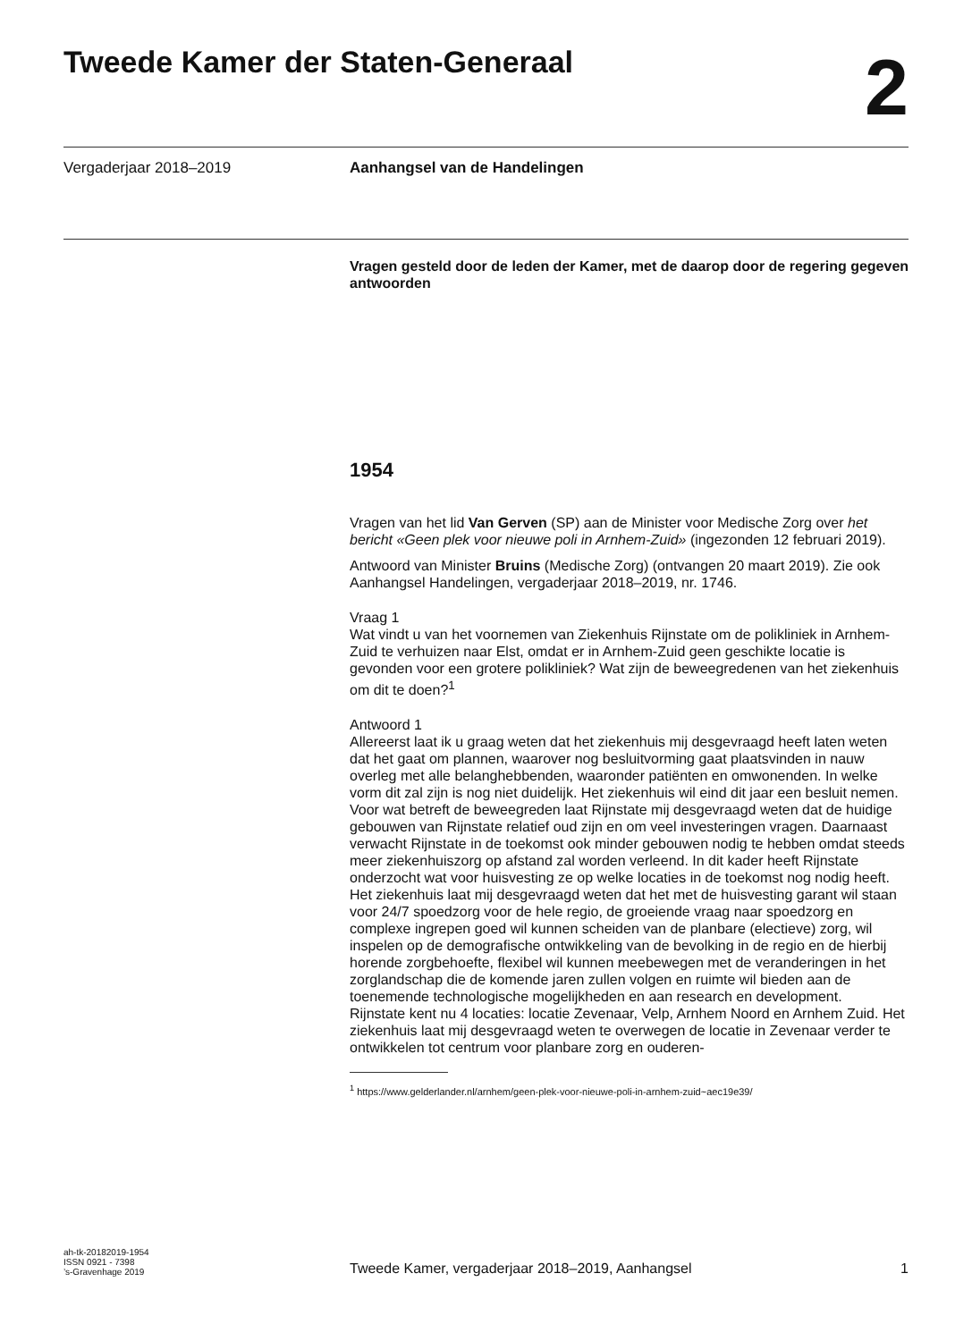Tweede Kamer der Staten-Generaal
2
Vergaderjaar 2018–2019 Aanhangsel van de Handelingen
Vragen gesteld door de leden der Kamer, met de daarop door de regering gegeven antwoorden
1954
Vragen van het lid Van Gerven (SP) aan de Minister voor Medische Zorg over het bericht «Geen plek voor nieuwe poli in Arnhem-Zuid» (ingezonden 12 februari 2019).
Antwoord van Minister Bruins (Medische Zorg) (ontvangen 20 maart 2019). Zie ook Aanhangsel Handelingen, vergaderjaar 2018–2019, nr. 1746.
Vraag 1
Wat vindt u van het voornemen van Ziekenhuis Rijnstate om de polikliniek in Arnhem-Zuid te verhuizen naar Elst, omdat er in Arnhem-Zuid geen geschikte locatie is gevonden voor een grotere polikliniek? Wat zijn de beweegredenen van het ziekenhuis om dit te doen?<sup>1</sup>
Antwoord 1
Allereerst laat ik u graag weten dat het ziekenhuis mij desgevraagd heeft laten weten dat het gaat om plannen, waarover nog besluitvorming gaat plaatsvinden in nauw overleg met alle belanghebbenden, waaronder patiënten en omwonenden. In welke vorm dit zal zijn is nog niet duidelijk. Het ziekenhuis wil eind dit jaar een besluit nemen.
Voor wat betreft de beweegreden laat Rijnstate mij desgevraagd weten dat de huidige gebouwen van Rijnstate relatief oud zijn en om veel investeringen vragen. Daarnaast verwacht Rijnstate in de toekomst ook minder gebouwen nodig te hebben omdat steeds meer ziekenhuiszorg op afstand zal worden verleend. In dit kader heeft Rijnstate onderzocht wat voor huisvesting ze op welke locaties in de toekomst nog nodig heeft. Het ziekenhuis laat mij desgevraagd weten dat het met de huisvesting garant wil staan voor 24/7 spoedzorg voor de hele regio, de groeiende vraag naar spoedzorg en complexe ingrepen goed wil kunnen scheiden van de planbare (electieve) zorg, wil inspelen op de demografische ontwikkeling van de bevolking in de regio en de hierbij horende zorgbehoefte, flexibel wil kunnen meebewegen met de veranderingen in het zorglandschap die de komende jaren zullen volgen en ruimte wil bieden aan de toenemende technologische mogelijkheden en aan research en development.
Rijnstate kent nu 4 locaties: locatie Zevenaar, Velp, Arnhem Noord en Arnhem Zuid. Het ziekenhuis laat mij desgevraagd weten te overwegen de locatie in Zevenaar verder te ontwikkelen tot centrum voor planbare zorg en ouderen-
<sup>1</sup> https://www.gelderlander.nl/arnhem/geen-plek-voor-nieuwe-poli-in-arnhem-zuid~aec19e39/
ah-tk-20182019-1954
ISSN 0921 - 7398
’s-Gravenhage 2019
Tweede Kamer, vergaderjaar 2018–2019, Aanhangsel 1